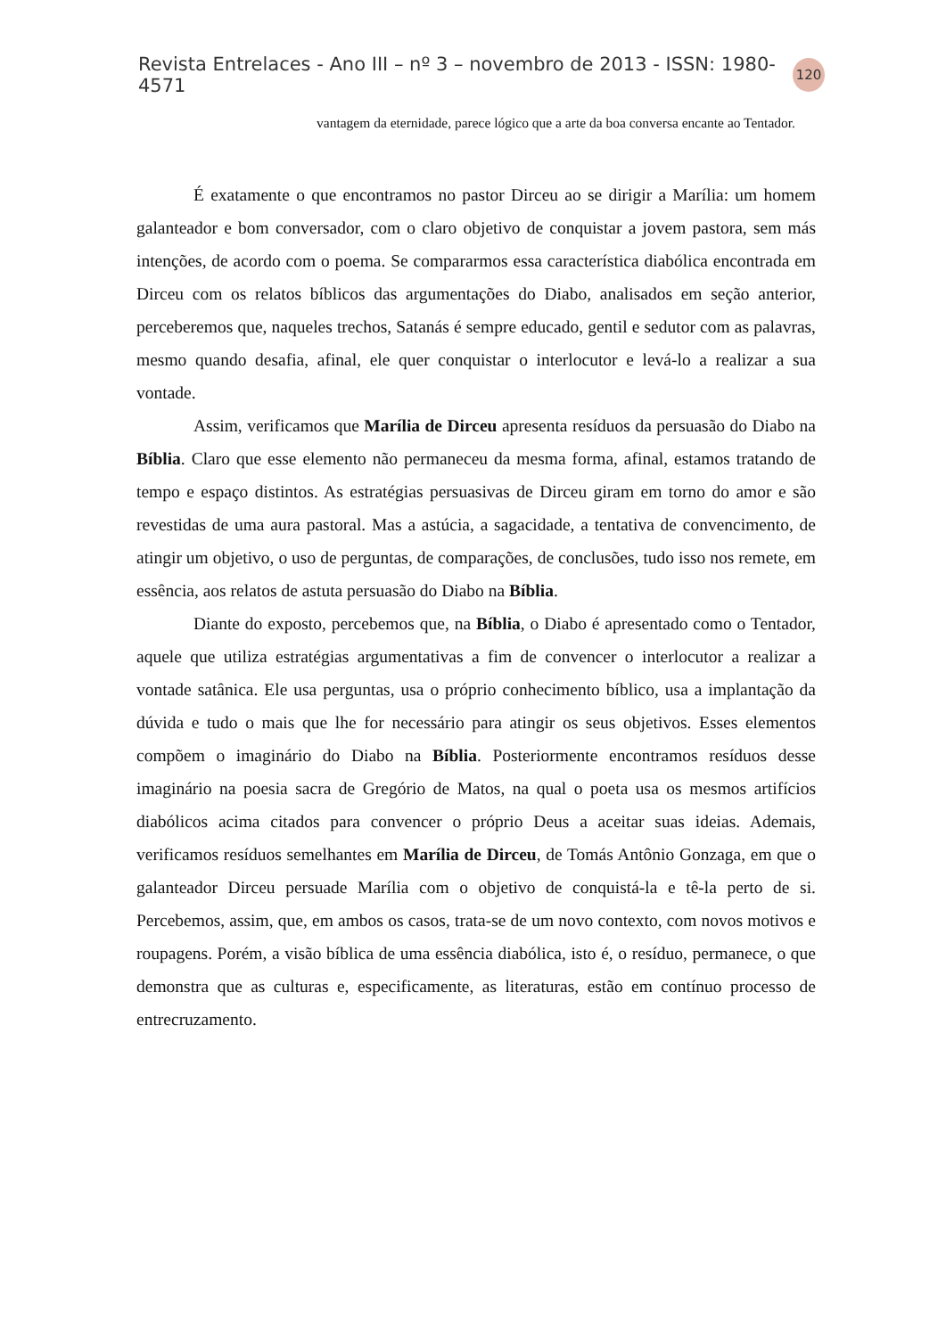Revista Entrelaces - Ano III – nº 3 – novembro de 2013 - ISSN: 1980-4571 120
vantagem da eternidade, parece lógico que a arte da boa conversa encante ao Tentador.
É exatamente o que encontramos no pastor Dirceu ao se dirigir a Marília: um homem galanteador e bom conversador, com o claro objetivo de conquistar a jovem pastora, sem más intenções, de acordo com o poema. Se compararmos essa característica diabólica encontrada em Dirceu com os relatos bíblicos das argumentações do Diabo, analisados em seção anterior, perceberemos que, naqueles trechos, Satanás é sempre educado, gentil e sedutor com as palavras, mesmo quando desafia, afinal, ele quer conquistar o interlocutor e levá-lo a realizar a sua vontade.
Assim, verificamos que Marília de Dirceu apresenta resíduos da persuasão do Diabo na Bíblia. Claro que esse elemento não permaneceu da mesma forma, afinal, estamos tratando de tempo e espaço distintos. As estratégias persuasivas de Dirceu giram em torno do amor e são revestidas de uma aura pastoral. Mas a astúcia, a sagacidade, a tentativa de convencimento, de atingir um objetivo, o uso de perguntas, de comparações, de conclusões, tudo isso nos remete, em essência, aos relatos de astuta persuasão do Diabo na Bíblia.
Diante do exposto, percebemos que, na Bíblia, o Diabo é apresentado como o Tentador, aquele que utiliza estratégias argumentativas a fim de convencer o interlocutor a realizar a vontade satânica. Ele usa perguntas, usa o próprio conhecimento bíblico, usa a implantação da dúvida e tudo o mais que lhe for necessário para atingir os seus objetivos. Esses elementos compõem o imaginário do Diabo na Bíblia. Posteriormente encontramos resíduos desse imaginário na poesia sacra de Gregório de Matos, na qual o poeta usa os mesmos artifícios diabólicos acima citados para convencer o próprio Deus a aceitar suas ideias. Ademais, verificamos resíduos semelhantes em Marília de Dirceu, de Tomás Antônio Gonzaga, em que o galanteador Dirceu persuade Marília com o objetivo de conquistá-la e tê-la perto de si. Percebemos, assim, que, em ambos os casos, trata-se de um novo contexto, com novos motivos e roupagens. Porém, a visão bíblica de uma essência diabólica, isto é, o resíduo, permanece, o que demonstra que as culturas e, especificamente, as literaturas, estão em contínuo processo de entrecruzamento.